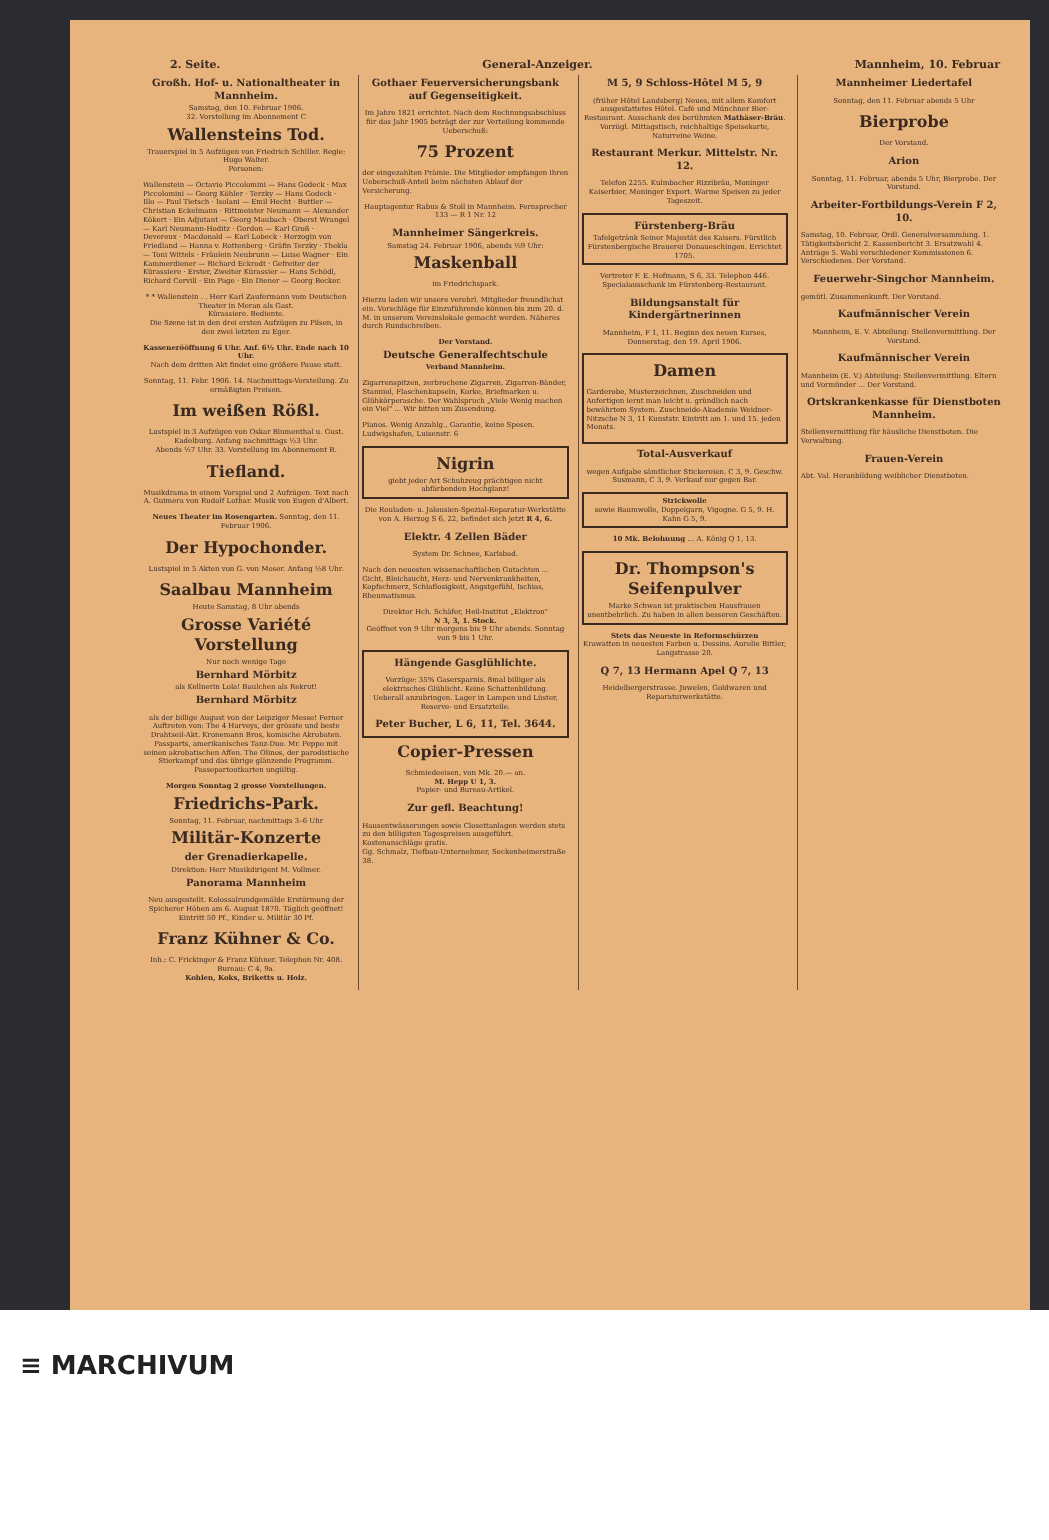2. Seite. General-Anzeiger. Mannheim, 10. Februar
Großh. Hof- u. Nationaltheater in Mannheim.
Samstag, den 10. Februar 1906.
32. Vorstellung im Abonnement C
Wallensteins Tod.
Trauerspiel in 5 Aufzügen von Friedrich Schiller. Regie: Hugo Walter.
Personen:
Wallenstein — Octavio Piccolomini — Hans Godeck · Max Piccolomini — Georg Köhler · Terzky — Hans Godeck · Illo — Paul Tietsch · Isolani — Emil Hecht · Buttler — Christian Eckelmann · Rittmeister Neumann — Alexander Kökert · Ein Adjutant — Georg Maubach · Oberst Wrangel — Karl Neumann-Hoditz · Gordon — Karl Groß · Devereux · Macdonald — Karl Lobeck · Herzogin von Friedland — Hanna v. Rottenberg · Gräfin Terzky · Thekla — Toni Wittels · Fräulein Neubrunn — Luise Wagner · Ein Kammerdiener — Richard Eckrodt · Gefreiter der Kürassiere · Erster, Zweiter Kürassier — Hans Schödl, Richard Corvill · Ein Page · Ein Diener — Georg Becker.
* * Wallenstein . . Herr Karl Zaufermann vom Deutschen Theater in Meran als Gast.
Kürassiere. Bediente.
Die Szene ist in den drei ersten Aufzügen zu Pilsen, in den zwei letzten zu Eger.
Kassenerööffnung 6 Uhr. Anf. 6½ Uhr. Ende nach 10 Uhr.
Nach dem dritten Akt findet eine größere Pause statt.
Sonntag, 11. Febr. 1906. 14. Nachmittags-Vorstellung. Zu ermäßigten Preisen.
Im weißen Rößl.
Lustspiel in 3 Aufzügen von Oskar Blumenthal u. Gust. Kadelburg. Anfang nachmittags ½3 Uhr.
Abends ½7 Uhr. 33. Vorstellung im Abonnement B.
Tiefland.
Musikdrama in einem Vorspiel und 2 Aufzügen. Text nach A. Guimera von Rudolf Lothar. Musik von Eugen d'Albert.
Neues Theater im Rosengarten. Sonntag, den 11. Februar 1906.
Der Hypochonder.
Lustspiel in 5 Akten von G. von Moser. Anfang ½8 Uhr.
Saalbau Mannheim
Heute Samstag, 8 Uhr abends
Grosse Variété Vorstellung
Nur noch wenige Tage
Bernhard Mörbitz
als Kellnerin Lola! Baulchen als Rekrut!
Bernhard Mörbitz
als der billige August von der Leipziger Messe! Ferner Auftreten von: The 4 Harveys, der grösste und beste Drahtseil-Akt. Kronemann Bros, komische Akrobaten. Passparts, amerikanisches Tanz-Duo. Mr. Peppo mit seinen akrobatischen Affen. The Olinos, der parodistische Stierkampf und das übrige glänzende Programm. Passepartoutkarten ungültig.
Morgen Sonntag 2 grosse Vorstellungen.
Friedrichs-Park.
Sonntag, 11. Februar, nachmittags 3–6 Uhr
Militär-Konzerte
der Grenadierkapelle.
Direktion: Herr Musikdirigent M. Vollmer.
Panorama Mannheim
Neu ausgestellt. Kolossalrundgemälde Erstürmung der Spicherer Höhen am 6. August 1870. Täglich geöffnet! Eintritt 50 Pf., Kinder u. Militär 30 Pf.
Franz Kühner & Co.
Inh.: C. Frickinger & Franz Kühner. Telephon Nr. 408. Bureau: C 4, 9a.
Kohlen, Koks, Briketts u. Holz.
Gothaer Feuerversicherungsbank auf Gegenseitigkeit.
Im Jahre 1821 errichtet. Nach dem Rechnungsabschluss für das Jahr 1905 beträgt der zur Verteilung kommende Ueberschuß:
75 Prozent
der eingezahlten Prämie. Die Mitglieder empfangen ihren Ueberschuß-Anteil beim nächsten Ablauf der Versicherung.
Hauptagentur Rabus & Stoll in Mannheim. Fernsprecher 133 — R 1 Nr. 12
Mannheimer Sängerkreis.
Samstag 24. Februar 1906, abends ½9 Uhr:
Maskenball
im Friedrichspark.
Hierzu laden wir unsere verehrl. Mitglieder freundlichst ein. Vorschläge für Einzuführende können bis zum 20. d. M. in unserem Vereinslokale gemacht werden. Näheres durch Rundschreiben.
Der Vorstand.
Deutsche Generalfechtschule
Verband Mannheim.
Zigarrenspitzen, zerbrochene Zigarren, Zigarren-Bänder, Stanniol, Flaschenkapseln, Korke, Briefmarken u. Glühkörperasche. Der Wahlspruch „Viele Wenig machen ein Viel" ... Wir bitten um Zusendung.
Pianos. Wenig Anzahlg., Garantie, keine Spesen. Ludwigshafen, Luisenstr. 6
Nigrin
giebt jeder Art Schuhzeug prächtigen nicht abfärbenden Hochglanz!
Die Rouladen- u. Jalousien-Spezial-Reparatur-Werkstätte von A. Herzog S 6, 22, befindet sich jetzt R 4, 6.
Elektr. 4 Zellen Bäder
System Dr. Schnee, Karlsbad.
Nach den neuesten wissenschaftlichen Gutachten ... Gicht, Bleichsucht, Herz- und Nervenkrankheiten, Kopfschmerz, Schlaflosigkeit, Angstgefühl, Ischias, Rheumatismus.
Direktor Hch. Schäfer, Heil-Institut „Elektron"
N 3, 3, 1. Stock.
Geöffnet von 9 Uhr morgens bis 9 Uhr abends. Sonntag von 9 bis 1 Uhr.
Hängende Gasglühlichte.
Vorzüge: 35% Gasersparnis. 8mal billiger als elektrisches Glühlicht. Keine Schattenbildung. Ueberall anzubringen. Lager in Lampen und Lüster, Reserve- und Ersatzteile.
Peter Bucher, L 6, 11, Tel. 3644.
Copier-Pressen
Schmiedeeisen, von Mk. 20.— an.
M. Hepp U 1, 3.
Papier- und Bureau-Artikel.
Zur gefl. Beachtung!
Hausentwässerungen sowie Closettanlagen werden stets zu den billigsten Tagespreisen ausgeführt. Kostenanschläge gratis.
Gg. Schmalz, Tiefbau-Unternehmer, Seckenheimerstraße 38.
M 5, 9 Schloss-Hôtel M 5, 9
(früher Hôtel Landsberg) Neues, mit allem Komfort ausgestattetes Hôtel. Café und Münchner Bier-Restaurant. Ausschank des berühmten Mathäser-Bräu. Vorzügl. Mittagstisch, reichhaltige Speisekarte, Naturreine Weine.
Restaurant Merkur. Mittelstr. Nr. 12.
Telefon 2255. Kulmbacher Rizzibräu, Moninger Kaiserbier, Moninger Export. Warme Speisen zu jeder Tageszeit.
Fürstenberg-Bräu
Tafelgetränk Seiner Majestät des Kaisers. Fürstlich Fürstenbergische Brauerei Donaueschingen. Errichtet 1705.
Vertreter F. E. Hofmann, S 6, 33. Telephon 446.
Specialausschank im Fürstenberg-Restaurant.
Bildungsanstalt für Kindergärtnerinnen
Mannheim, F 1, 11. Beginn des neuen Kurses, Donnerstag, den 19. April 1906.
Damen
Garderobe, Musterzeichnen, Zuschneiden und Anfertigen lernt man leicht u. gründlich nach bewährtem System. Zuschneide-Akademie Weidner-Nitzsche N 3, 11 Kunststr. Eintritt am 1. und 15. jeden Monats.
Total-Ausverkauf
wegen Aufgabe sämtlicher Stickereien. C 3, 9. Geschw. Susmann, C 3, 9. Verkauf nur gegen Bar.
Strickwolle
sowie Baumwolle, Doppelgarn, Vigogne. G 5, 9. H. Kahn G 5, 9.
10 Mk. Belohnung ... A. König Q 1, 13.
Dr. Thompson's Seifenpulver
Marke Schwan ist praktischen Hausfrauen unentbehrlich. Zu haben in allen besseren Geschäften.
Stets das Neueste in Reformschürzen
Krawatten in neuesten Farben u. Dessins. Aurelie Bittler, Langstrasse 20.
Q 7, 13 Hermann Apel Q 7, 13
Heidelbergerstrasse. Juwelen, Goldwaren und Reparaturwerkstätte.
Mannheimer Liedertafel
Sonntag, den 11. Februar abends 5 Uhr
Bierprobe
Der Vorstand.
Arion
Sonntag, 11. Februar, abends 5 Uhr, Bierprobe. Der Vorstand.
Arbeiter-Fortbildungs-Verein F 2, 10.
Samstag, 10. Februar, Ordl. Generalversammlung. 1. Tätigkeitsbericht 2. Kassenbericht 3. Ersatzwahl 4. Anträge 5. Wahl verschiedener Kommissionen 6. Verschiedenes. Der Vorstand.
Feuerwehr-Singchor Mannheim.
gemütl. Zusammenkunft. Der Vorstand.
Kaufmännischer Verein
Mannheim, E. V. Abteilung: Stellenvermittlung. Der Vorstand.
Kaufmännischer Verein
Mannheim (E. V.) Abteilung: Stellenvermittlung. Eltern und Vormünder ... Der Vorstand.
Ortskrankenkasse für Dienstboten Mannheim.
Stellenvermittlung für häusliche Dienstboten. Die Verwaltung.
Frauen-Verein
Abt. Val. Heranbildung weiblicher Dienstboten.
≡ MARCHIVUM